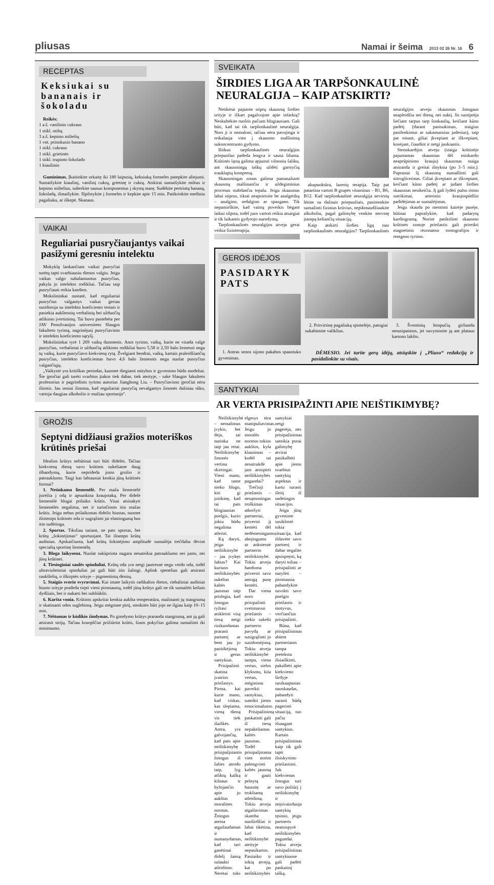pliusas Namai ir šeima 2013 02 26 Nr. 16 6
RECEPTAS
Keksiukai su bananais ir šokoladu
Reikės:
1 a.š. vanilinio cukraus
1 stikl. miltų
3 a.š. kepimo miltelių
1 vnt. prinokusio banano
1 stikl. cukraus
1 stikl. grietinės
1 stikl. trupinto šokolado
1 kiaušinio
Gaminimas. Įkaitinkite orkaitę iki 180 laipsnių, keksiukų formeles patepkite aliejumi. Sumaišykite kiaušinį, vanilinį cukrų, grietinę ir cukrų. Atskirai sumaišykite miltus ir kepimo miltelius, suberkite sausus komponentus į skystą masę. Sudėkite pertrintą bananą, šokoladą, išmaišykite. Išpilstykite į formeles ir kepkite apie 15 min. Patikrinkite mediniu pagaliuku, ar iškepė. Skanaus.
VAIKAI
Reguliariai pusryčiaujantys vaikai pasižymi geresniu intelektu
Mokyklą lankančiam vaikui pusryčiai turėtų tapti svarbiausiu dienos valgiu. Jeigu vaikas valgo subalansuotus pusryčius, pakyla jo intelekto rodikliai. Tačiau taip pusryčiauti reikia kasdien.
Mokslininkai nustatė, kad reguliariai pusryčius valgantys vaikai geriau susidoroja su intelekto koeficiento testais ir pasiekia aukštesnių verbalinių bei užduočių atlikimo įvertinimų. Tai buvo pastebėta per JAV Pensilvanijos universiteto Slaugos fakulteto tyrimą, nagrinėjusį pusryčiavimo ir intelekto koeficiento sąryšį.
Mokslininkai tyrė 1 269 vaikų duomenis. Anot tyrimo, vaikų, kurie ne visada valgė pusryčius, verbaliniai ir užduočių atlikimo rodikliai buvo 5,58 ir 2,50 balo žemesni negu tų vaikų, kurie pusryčiavo kiekvieną rytą. Žvelgiant bendrai, vaikų, kartais praleidžiančių pusryčius, intelekto koeficientas buvo 4,6 balo žemesnis negu nuolat pusryčius valgančiųjų.
„Vaikystė yra kritiškas periodas, kuomet diegiami mitybos ir gyvenimo būdo modeliai. Šie įpročiai gali turėti svarbios įtakos tiek dabar, tiek ateityje, - sakė Slaugos fakulteto profesorius ir pagrindinis tyrimo autorius Jianghong Liu. – Pusryčiavimo įpročiai nėra išimtis. Jau seniai žinoma, kad reguliariai pusryčių nevalgantys žmonės dažniau rūko, vartoja daugiau alkoholio ir mažiau sportuoja“.
GROŽIS
Septyni didžiausi gražios moteriškos krūtinės priešai
Idealios krūtys nebūtinai turi būti didelės. Tačiau kiekvieną dieną savo krūtims sukeliame daug išbandymų, kurie neprideda joms grožio ir patrauklumo. Taigi kas labiausiai kenkia jūsų krūtinės formai?
1. Netinkama liemenėlė. Per maža liemenėlė įsirėžia į odą ir apsunkina kraujotaką. Per didelė liemenėlė blogai prilaiko krūtis. Visai atsisakyti liemenėlės negalima, net ir turinčioms itin mažas krūtis. Jeigu nebus prilaikomas didelis biustas, tuomet išsitemps krūtinės oda ir sugrąžinti jai elastingumą bus itin sudėtinga.
2. Sportas. Tiksliau tariant, ne pats sportas, bet krūtų „šokinėjimas“ sportuojant. Tai ištampo krūtų audinius. Apskaičiuota, kad krūtų šokinėjimo amplitudė sumažėja trečdaliu dėvint specialią sportinę liemenėlę.
3. Bloga laikysena. Nuolat sukūprinta nugara nesuteikia patrauklumo nei jums, nei jūsų krūtinei.
4. Tiesioginiai saulės spinduliai. Krūtų oda yra netgi jautresnė negu veido oda, todėl ultravioletiniai spinduliai jai gali būti itin žalingi. Aplink spenelius gali atsirasti raukšlelių, o iškirptės srityje – pigmentinių dėmių.
5. Staigūs svorio svyravimai. Kai imate laikytis radikalios dietos, riebaliniai audiniai biusto srityje pradeda tirpti vieni pirmiausių, todėl jūsų krūtys gali ne tik sumažėti keliais dydžiais, bet ir nukarti bei subliūkšti.
6. Karšta vonia. Krūtims apskritai kenkia aukšta temperatūra, mažinanti jų stangrumą ir skatinanti odos suglebimą. Jeigu mėgstate pirtį, stenkitės būti joje ne ilgiau kaip 10–15 min.
7. Nėštumas ir kūdikio žindymas. Po gimdymo krūtys praranda stangrumą, ant jų gali atsirasti strijų. Tačiau kruopščiai prižiūrint krūtis, šiuos pokyčius galima sumažinti iki minimumo.
SVEIKATA
ŠIRDIES LIGA AR TARPŠONKAULINĖ NEURALGIJA – KAIP ATSKIRTI?
Netikėtai pajutote stiprų skausmą širdies srityje ir iškart pagalvojote apie infarktą? Neskubėkite ruoštis pačiam blogiausiam. Gali būti, kad tai tik tarpšonkaulinė neuralgija. Nors ji ir nemaloni, tačiau nėra pavojinga ir reikalauja vien į skausmo malšinimą sukoncentruoto gydymo.
Ištikus tarpšonkaulinės neuralgijos priepuoliui padeda lengva ir sausa šiluma. Krūtinės ląstą galima apjuosti vilnoniu šaliku, ant skausmingų taškų uždėti garstyčių trauklapių kompresą.
Skausmingas zonas galima pamasažuoti skausmą malšinančiu ir uždegiminius procesus stabdančiu tepalu. Jeigu skausmas labai stiprus, tikrai neapsieisite be analgetikų – analgino, sedalgino ar spazgano. Tik nepamirškite, kad vaistų poveikis bėgant laikui silpsta, todėl juos vartoti reikia atsargiai ir tik laikantis gydytojo nurodymų.
Tarpšonkaulinės neuralgijos atveju gerai veikia fizioterapija,
akupunktūra, lazerių terapija. Taip pat patartina vartoti B grupės vitaminus – B1, B6, B12. Kad tarpšonkaulinė neuralgija nevirstų lėtine su dažnais priepuoliais, pasistenkite sumažinti fizinius krūvius, nepiktnaudžiaukite alkoholiu, pagal galimybę venkite nervinę įtampą keliančių situacijų.
Kaip atskirti širdies ligą nuo tarpšonkaulinės neuralgijos? Tarpšonkaulinės neuralgijos atveju skausmas žmogaus neapleidžia nei dieną, nei naktį. Jis sustiprėja liečiant tarpus tarp šonkaulių, keičiant kūno padėtį (darant pasisukimus, staigius pasilenkimus ar sukamuosius judesius), taip pat einant, giliai įkvepiant ar iškvepiant, kosėjant, čiaudint ir netgi juokiantis.
Stenokardijos atveju (staiga krūtinėje pajuntamas skausmas dėl miokardo neaprūpinimo krauju) skausmas staiga atsiranda ir greitai išnyksta (po 3–5 min.). Paprastai šį skausmą numalšinti gali nitroglicerinas. Giliai įkvepiant ar iškvepiant, keičiant kūno padėtį ar judant širdies skausmas nesikeičia. Jį gali lydėti pulso ritmo sutrikimai, arterinio kraujospūdžio padidėjimas ar sumažėjimas.
Jeigu skauda po mentimi kairėje pusėje, būtinai paprašykite, kad padarytų kardiogramą. Norint patikslinti skausmo krūtinės zonoje priežastis gali prireikti magnetinio rezonanso tomografijos ir rentgeno tyrimo.
GEROS IDĖJOS
PASIDARYK PATS
1. Antras senos sijono pakabos spaustuko gyvenimas.
2. Pritvirtinę pagaliuką spintelėje, patogiai sukabinsite valiklius.
3. Šventinių lempučių girlianda nesusipainios, jei suvyniosite ją ant plataus kartono lakšto.
DĖMESIO. Jei turite gerų idėjų, atsiųskite į „Pliuso“ redakciją ir pasidalinkite su visais.
SANTYKIAI
AR VERTA PRISIPAŽINTI APIE NEIŠTIKIMYBĘ?
Neištikimybė – nemalonus įvykis, bet deja, tai nutinka ne taip jau retai. Neištikimybę žmonės vertina skirtingai. Vieni mano, kad tame nieko blogo, kiti gi įsitikinę, kad tai pats blogiausias poelgis, kurio jokiu būdu negalima atleisti.
Ką daryti, jeigu neištikimybė – jau įvykęs faktas? Kai kuriuos neištikimybės sukeltas kaltės jausmas taip prislegia, kad žmogus ryžtasi atskleisti visą tiesą netgi rizikuodamas prarasti partnerį ar bent jau jo pasitikėjimą ir gerus santykius.
Prisipažinti skatina įvairios priežastys. Pirma, kai kurie mano, kad viskas, kas slepiama, vieną dieną vis tiek išaiškės. Antra, yra galvojančių, kad pats apie neištikimybę prisipažįstantis žmogus iš šalies atrodo taip, lyg atliktų kažką kilnaus ir bylojančio apie jo aukštas moralines normas. Žmogus ateina atgailaudamas ir numanydamas, kad turi ganėtinai didelį šansą sulaukti atleidimo. Neretai toks elgesys tėra manipuliavimas. Jeigu jo moralės normos tokios aukštos, kyla klausimas – kodėl tai nesutrukdė jam atsispirti neištikimybės pagundai?
Trečioji priežastis – nesąmoningas troškimas atkeršyti partneriui, priversti jį kentėti dėl nedėmesingumo, abejingumo ar ankstesnė partnerio neištikimybė. Tokiu atveju bandoma priversti savo antrąją pusę kentėti.
Dar viena noro prisipažinti svetimavus priežastis – siekis sukelti partnerio pavydą ar susigrąžinti jo susidomėjimą. Tokiu atveju neištikimybė tampa, viena vertus, sielos klyksmu, kita vertus, mėginimu paveikti santykius, suteikti jiems emocionalumo.
Prisipažinimą paskatinti gali iš tiesų nepakeliamas kaltės jausmas. Todėl prisipažįstama vien norint palengvinti kaltės jausmą ir gauti pelnytą bausmę ar trokštamą atleidimą. Tokiu atveju atgailavimas skamba nuoširdžiai ir labai tikėtina, kad neištikimybė ateityje nepasikartos. Pasitaiko ir tokių atvejų, kai po neištikimybės santykiai netgi pagerėja, nes prisipažinimas suteikia porai galimybę atvirai pasikalbėti apie jiems svarbius santykių aspektus ir kartu surasti išeitį iš sudėtingos situacijos.
Jeigu jūsų gyvenime susiklostė tokia situacija, kad išdavėte savo partnerį ir dabar negalite apsispręsti, ką daryti toliau – prisipažinti ar nutylėti – pirmiausia pabandykite suvokti savo poelgio priežastis ir motyvus, verčiančius prisipažinti.
Būna, kad prisipažinimas abiem partneriams tampa pretekstu išsiaiškinti, pakalbėti apie kiekvieno širdyje susikaupusias nuoskaudas, pabandyti surasti būdą pagerinti situaciją, tuo pačiu išsaugant santykius. Kartais prisipažinimas kaip tik gali tapti išsiskyrimo priežastimi. Juk kiekvienas žmogus turi savo požiūrį į neištikimybę ir neįsivaizduoja santykių tęsinio, jeigu partneris neatsispyrė neištikimybės pagundai. Tokiu atveju prisipažinimas santykiuose gali padėti paskutinį tašką.